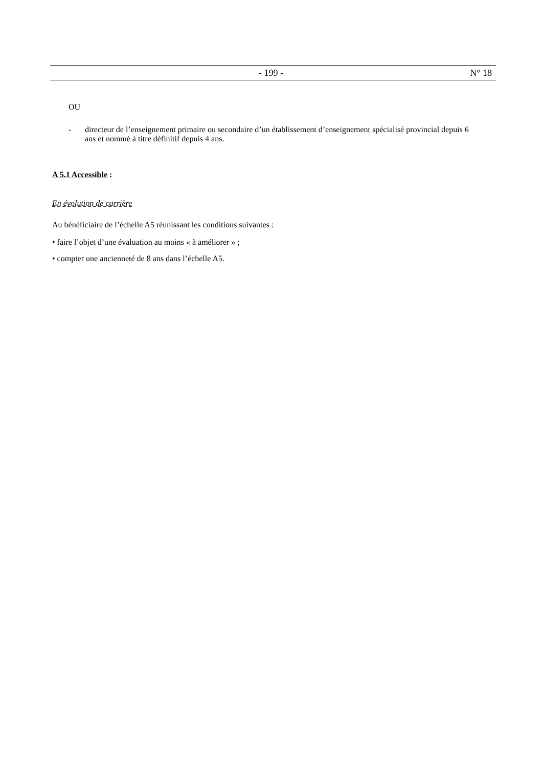- 199 - N° 18
OU
- directeur de l’enseignement primaire ou secondaire d’un établissement d’enseignement spécialisé provincial depuis 6 ans et nommé à titre définitif depuis 4 ans.
A 5.1 Accessible :
En évolution de carrière
Au bénéficiaire de l’échelle A5 réunissant les conditions suivantes :
• faire l’objet d’une évaluation au moins « à améliorer » ;
• compter une ancienneté de 8 ans dans l’échelle A5.